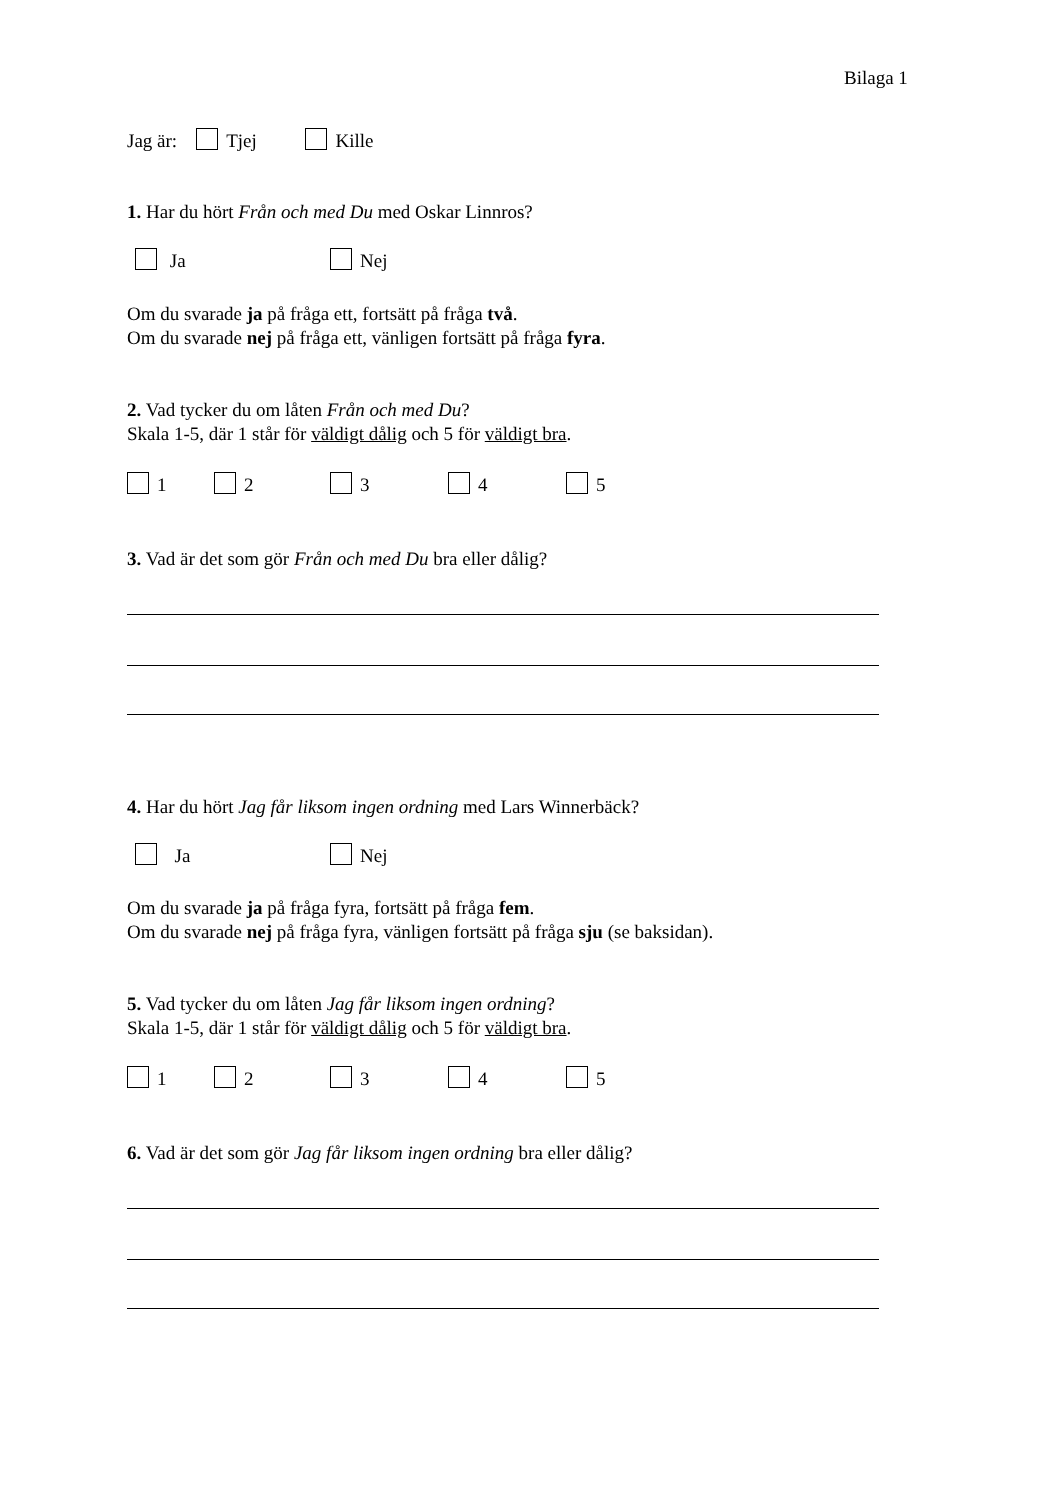Bilaga 1
Jag är: Tjej Kille
1. Har du hört Från och med Du med Oskar Linnros?
Ja Nej
Om du svarade ja på fråga ett, fortsätt på fråga två.
Om du svarade nej på fråga ett, vänligen fortsätt på fråga fyra.
2. Vad tycker du om låten Från och med Du?
Skala 1-5, där 1 står för väldigt dålig och 5 för väldigt bra.
1 2 3 4 5
3. Vad är det som gör Från och med Du bra eller dålig?
4. Har du hört Jag får liksom ingen ordning med Lars Winnerbäck?
Ja Nej
Om du svarade ja på fråga fyra, fortsätt på fråga fem.
Om du svarade nej på fråga fyra, vänligen fortsätt på fråga sju (se baksidan).
5. Vad tycker du om låten Jag får liksom ingen ordning?
Skala 1-5, där 1 står för väldigt dålig och 5 för väldigt bra.
1 2 3 4 5
6. Vad är det som gör Jag får liksom ingen ordning bra eller dålig?